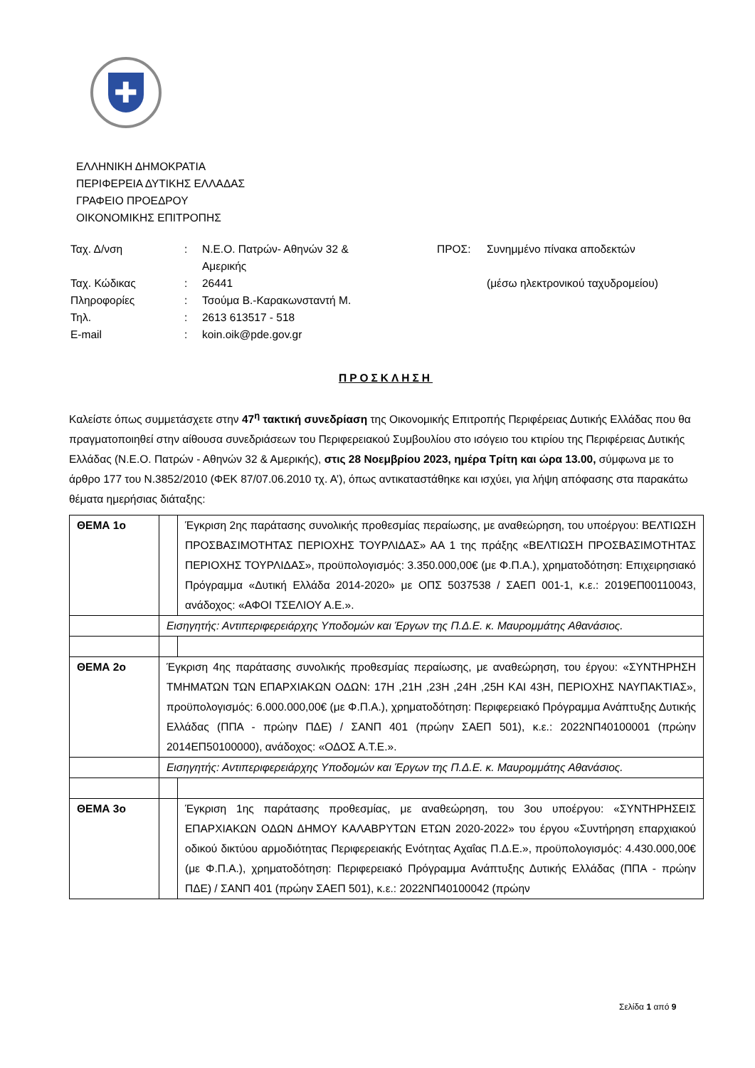✚
ΕΛΛΗΝΙΚΗ ΔΗΜΟΚΡΑΤΙΑ
ΠΕΡΙΦΕΡΕΙΑ ΔΥΤΙΚΗΣ ΕΛΛΑΔΑΣ
ΓΡΑΦΕΙΟ ΠΡΟΕΔΡΟΥ
ΟΙΚΟΝΟΜΙΚΗΣ ΕΠΙΤΡΟΠΗΣ
| Ταχ. Δ/νση | : | Ν.Ε.Ο. Πατρών- Αθηνών 32 & Αμερικής |
| Ταχ. Κώδικας | : | 26441 |
| Πληροφορίες | : | Τσούμα Β.-Καρακωνσταντή Μ. |
| Τηλ. | : | 2613 613517 - 518 |
| E-mail | : | koin.oik@pde.gov.gr |
| ΠΡΟΣ: | Συνημμένο πίνακα αποδεκτών (μέσω ηλεκτρονικού ταχυδρομείου) |
ΠΡΟΣΚΛΗΣΗ
Καλείστε όπως συμμετάσχετε στην 47<sup>η</sup> τακτική συνεδρίαση της Οικονομικής Επιτροπής Περιφέρειας Δυτικής Ελλάδας που θα πραγματοποιηθεί στην αίθουσα συνεδριάσεων του Περιφερειακού Συμβουλίου στο ισόγειο του κτιρίου της Περιφέρειας Δυτικής Ελλάδας (Ν.Ε.Ο. Πατρών - Αθηνών 32 & Αμερικής), στις 28 Νοεμβρίου 2023, ημέρα Τρίτη και ώρα 13.00, σύμφωνα με το άρθρο 177 του Ν.3852/2010 (ΦΕΚ 87/07.06.2010 τχ. Α’), όπως αντικαταστάθηκε και ισχύει, για λήψη απόφασης στα παρακάτω θέματα ημερήσιας διάταξης:
| ΘΕΜΑ 1ο | | Έγκριση 2ης παράτασης συνολικής προθεσμίας περαίωσης, με αναθεώρηση, του υποέργου: ΒΕΛΤΙΩΣΗ ΠΡΟΣΒΑΣΙΜΟΤΗΤΑΣ ΠΕΡΙΟΧΗΣ ΤΟΥΡΛΙΔΑΣ» ΑΑ 1 της πράξης «ΒΕΛΤΙΩΣΗ ΠΡΟΣΒΑΣΙΜΟΤΗΤΑΣ ΠΕΡΙΟΧΗΣ ΤΟΥΡΛΙΔΑΣ», προϋπολογισμός: 3.350.000,00€ (με Φ.Π.Α.), χρηματοδότηση: Επιχειρησιακό Πρόγραμμα «Δυτική Ελλάδα 2014-2020» με ΟΠΣ 5037538 / ΣΑΕΠ 001-1, κ.ε.: 2019ΕΠ00110043, ανάδοχος: «ΑΦΟΙ ΤΣΕΛΙΟΥ Α.Ε.». |
| | Εισηγητής: Αντιπεριφερειάρχης Υποδομών και Έργων της Π.Δ.Ε. κ. Μαυρομμάτης Αθανάσιος. | |
| ΘΕΜΑ 2ο | Έγκριση 4ης παράτασης συνολικής προθεσμίας περαίωσης, με αναθεώρηση, του έργου: «ΣΥΝΤΗΡΗΣΗ ΤΜΗΜΑΤΩΝ ΤΩΝ ΕΠΑΡΧΙΑΚΩΝ ΟΔΩΝ: 17Η ,21Η ,23Η ,24Η ,25Η ΚΑΙ 43Η, ΠΕΡΙΟΧΗΣ ΝΑΥΠΑΚΤΙΑΣ», προϋπολογισμός: 6.000.000,00€ (με Φ.Π.Α.), χρηματοδότηση: Περιφερειακό Πρόγραμμα Ανάπτυξης Δυτικής Ελλάδας (ΠΠΑ - πρώην ΠΔΕ) / ΣΑΝΠ 401 (πρώην ΣΑΕΠ 501), κ.ε.: 2022ΝΠ40100001 (πρώην 2014ΕΠ50100000), ανάδοχος: «ΟΔΟΣ Α.Τ.Ε.». | |
| | Εισηγητής: Αντιπεριφερειάρχης Υποδομών και Έργων της Π.Δ.Ε. κ. Μαυρομμάτης Αθανάσιος. | |
| ΘΕΜΑ 3ο | | Έγκριση 1ης παράτασης προθεσμίας, με αναθεώρηση, του 3ου υποέργου: «ΣΥΝΤΗΡΗΣΕΙΣ ΕΠΑΡΧΙΑΚΩΝ ΟΔΩΝ ΔΗΜΟΥ ΚΑΛΑΒΡΥΤΩΝ ΕΤΩΝ 2020-2022» του έργου «Συντήρηση επαρχιακού οδικού δικτύου αρμοδιότητας Περιφερειακής Ενότητας Αχαΐας Π.Δ.Ε.», προϋπολογισμός: 4.430.000,00€ (με Φ.Π.Α.), χρηματοδότηση: Περιφερειακό Πρόγραμμα Ανάπτυξης Δυτικής Ελλάδας (ΠΠΑ - πρώην ΠΔΕ) / ΣΑΝΠ 401 (πρώην ΣΑΕΠ 501), κ.ε.: 2022ΝΠ40100042 (πρώην |
Σελίδα 1 από 9